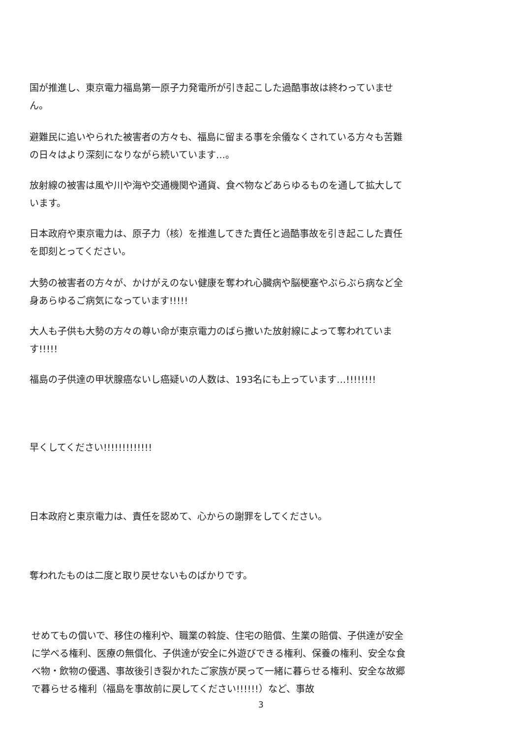国が推進し、東京電力福島第一原子力発電所が引き起こした過酷事故は終わっていません。
避難民に追いやられた被害者の方々も、福島に留まる事を余儀なくされている方々も苦難の日々はより深刻になりながら続いています…。
放射線の被害は風や川や海や交通機関や通貨、食べ物などあらゆるものを通して拡大しています。
日本政府や東京電力は、原子力（核）を推進してきた責任と過酷事故を引き起こした責任を即刻とってください。
大勢の被害者の方々が、かけがえのない健康を奪われ心臓病や脳梗塞やぶらぶら病など全身あらゆるご病気になっています!!!!!
大人も子供も大勢の方々の尊い命が東京電力のばら撒いた放射線によって奪われています!!!!!
福島の子供達の甲状腺癌ないし癌疑いの人数は、193名にも上っています…!!!!!!!!
早くしてください!!!!!!!!!!!!!
日本政府と東京電力は、責任を認めて、心からの謝罪をしてください。
奪われたものは二度と取り戻せないものばかりです。
せめてもの償いで、移住の権利や、職業の斡旋、住宅の賠償、生業の賠償、子供達が安全に学べる権利、医療の無償化、子供達が安全に外遊びできる権利、保養の権利、安全な食べ物・飲物の優遇、事故後引き裂かれたご家族が戻って一緒に暮らせる権利、安全な故郷で暮らせる権利（福島を事故前に戻してください!!!!!!）など、事故
3